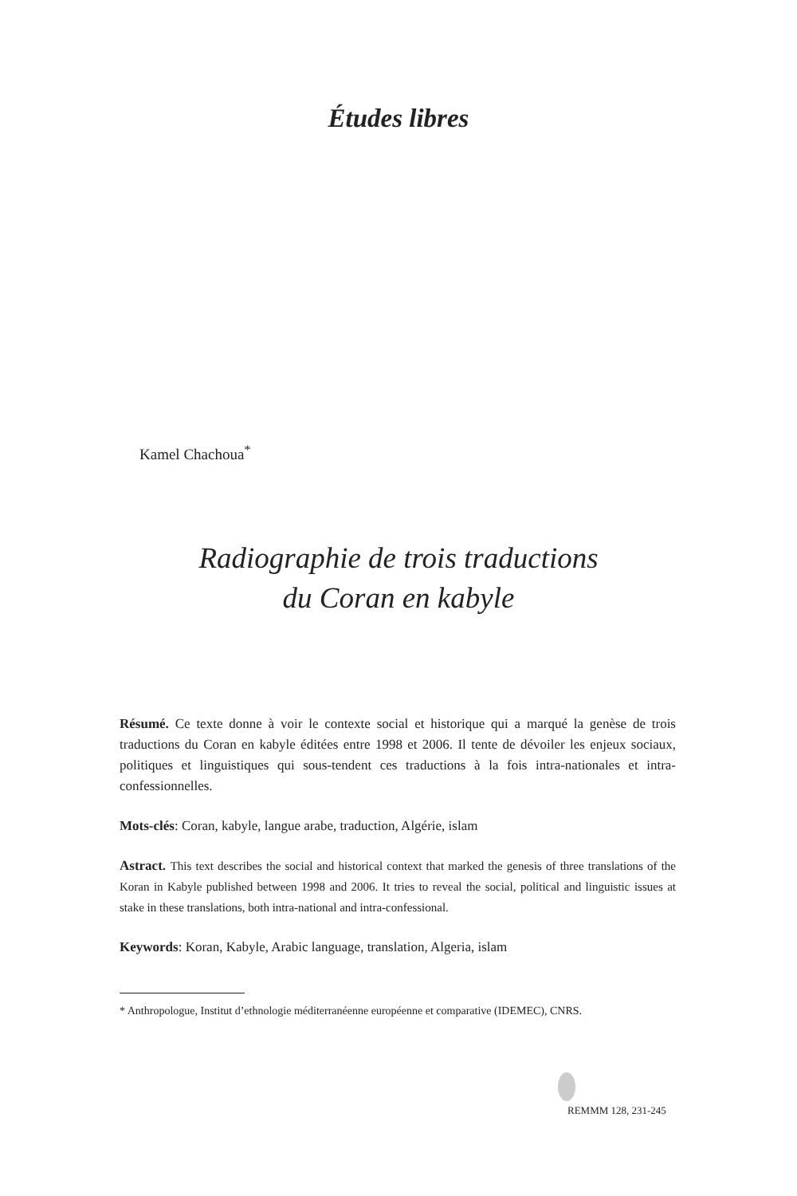Études libres
Kamel Chachoua<sup>*</sup>
Radiographie de trois traductions
du Coran en kabyle
Résumé. Ce texte donne à voir le contexte social et historique qui a marqué la genèse de trois traductions du Coran en kabyle éditées entre 1998 et 2006. Il tente de dévoiler les enjeux sociaux, politiques et linguistiques qui sous-tendent ces traductions à la fois intra-nationales et intra-confessionnelles.
Mots-clés: Coran, kabyle, langue arabe, traduction, Algérie, islam
Astract. This text describes the social and historical context that marked the genesis of three translations of the Koran in Kabyle published between 1998 and 2006. It tries to reveal the social, political and linguistic issues at stake in these translations, both intra-national and intra-confessional.
Keywords: Koran, Kabyle, Arabic language, translation, Algeria, islam
* Anthropologue, Institut d’ethnologie méditerranéenne européenne et comparative (IDEMEC), CNRS.
REMMM 128, 231-245